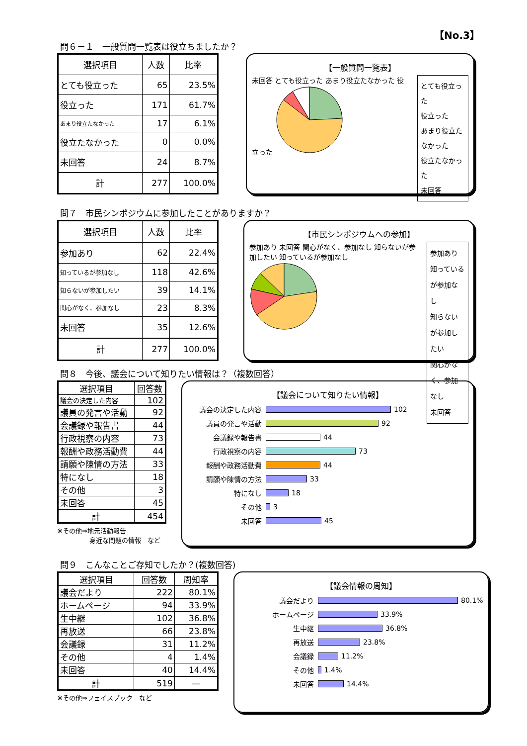【No.3】
問６－１　一般質問一覧表は役立ちましたか？
| 選択項目 | 人数 | 比率 |
| --- | --- | --- |
| とても役立った | 65 | 23.5% |
| 役立った | 171 | 61.7% |
| あまり役立たなかった | 17 | 6.1% |
| 役立たなかった | 0 | 0.0% |
| 未回答 | 24 | 8.7% |
| 計 | 277 | 100.0% |
【一般質問一覧表】
未回答 とても役立った あまり役立たなかった 役立った
とても役立った
役立った
あまり役立たなかった
役立たなかった
未回答
問７　市民シンポジウムに参加したことがありますか？
| 選択項目 | 人数 | 比率 |
| --- | --- | --- |
| 参加あり | 62 | 22.4% |
| 知っているが参加なし | 118 | 42.6% |
| 知らないが参加したい | 39 | 14.1% |
| 関心がなく、参加なし | 23 | 8.3% |
| 未回答 | 35 | 12.6% |
| 計 | 277 | 100.0% |
【市民シンポジウムへの参加】
参加あり 未回答 関心がなく、参加なし 知らないが参加したい 知っているが参加なし
参加あり
知っているが参加なし
知らないが参加したい
関心がなく、参加なし
未回答
問８　今後、議会について知りたい情報は？（複数回答）
| 選択項目 | 回答数 |
| --- | --- |
| 議会の決定した内容 | 102 |
| 議員の発言や活動 | 92 |
| 会議録や報告書 | 44 |
| 行政視察の内容 | 73 |
| 報酬や政務活動費 | 44 |
| 請願や陳情の方法 | 33 |
| 特になし | 18 |
| その他 | 3 |
| 未回答 | 45 |
| 計 | 454 |
※その他⇒地元活動報告
　　　　　身近な問題の情報　など
【議会について知りたい情報】
議会の決定した内容 102
議員の発言や活動 92
会議録や報告書 44
行政視察の内容 73
報酬や政務活動費 44
請願や陳情の方法 33
特になし 18
その他 3
未回答 45
問９　こんなことご存知でしたか？(複数回答)
| 選択項目 | 回答数 | 周知率 |
| --- | --- | --- |
| 議会だより | 222 | 80.1% |
| ホームページ | 94 | 33.9% |
| 生中継 | 102 | 36.8% |
| 再放送 | 66 | 23.8% |
| 会議録 | 31 | 11.2% |
| その他 | 4 | 1.4% |
| 未回答 | 40 | 14.4% |
| 計 | 519 | ― |
※その他⇒フェイスブック　など
【議会情報の周知】
議会だより 80.1%
ホームページ 33.9%
生中継 36.8%
再放送 23.8%
会議録 11.2%
その他 1.4%
未回答 14.4%